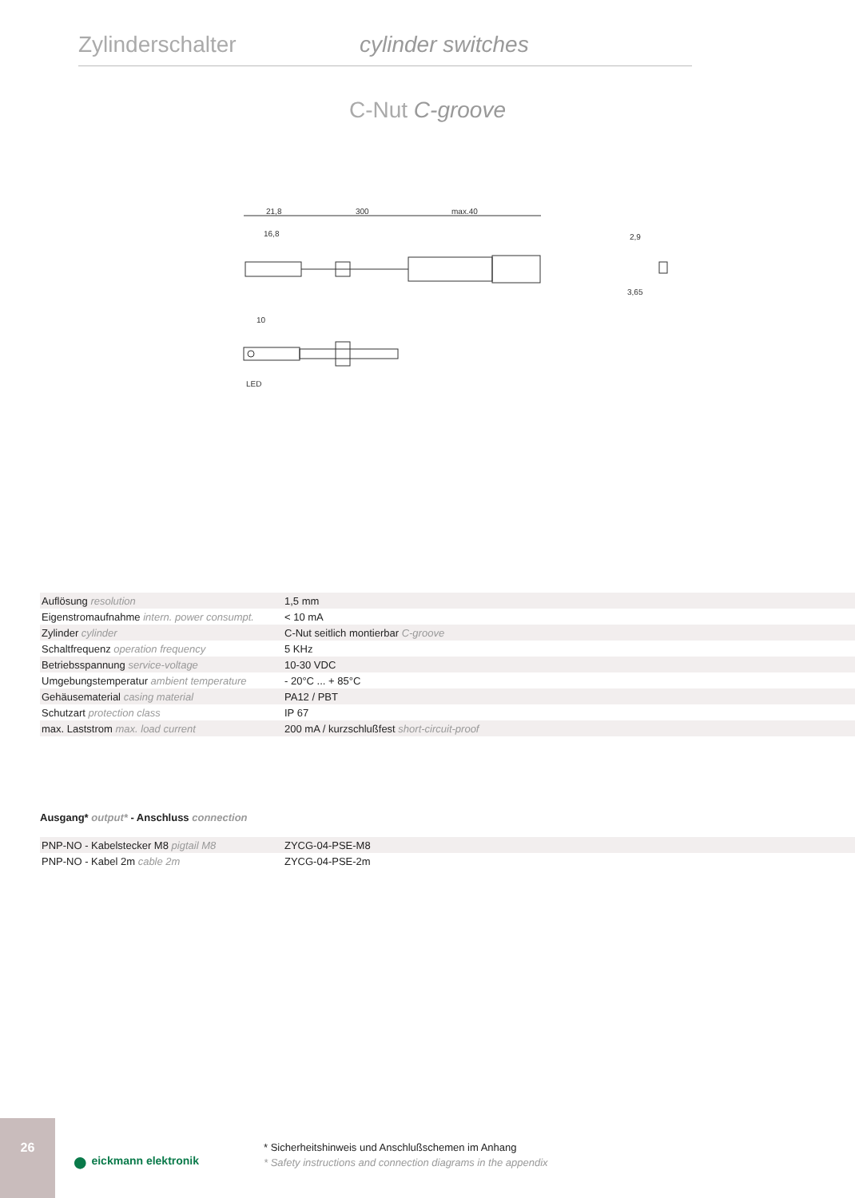Zylinderschalter cylinder switches
C-Nut C-groove
21,8
300
max.40
16,8
2,9
3,65
10
LED
| Auflösung resolution | 1,5 mm |
| Eigenstromaufnahme intern. power consumpt. | < 10 mA |
| Zylinder cylinder | C-Nut seitlich montierbar C-groove |
| Schaltfrequenz operation frequency | 5 KHz |
| Betriebsspannung service-voltage | 10-30 VDC |
| Umgebungstemperatur ambient temperature | - 20°C ... + 85°C |
| Gehäusematerial casing material | PA12 / PBT |
| Schutzart protection class | IP 67 |
| max. Laststrom max. load current | 200 mA / kurzschlußfest short-circuit-proof |
Ausgang* output* - Anschluss connection
| PNP-NO - Kabelstecker M8 pigtail M8 | ZYCG-04-PSE-M8 |
| PNP-NO - Kabel 2m cable 2m | ZYCG-04-PSE-2m |
26
● eickmann elektronik
* Sicherheitshinweis und Anschlußschemen im Anhang
* Safety instructions and connection diagrams in the appendix